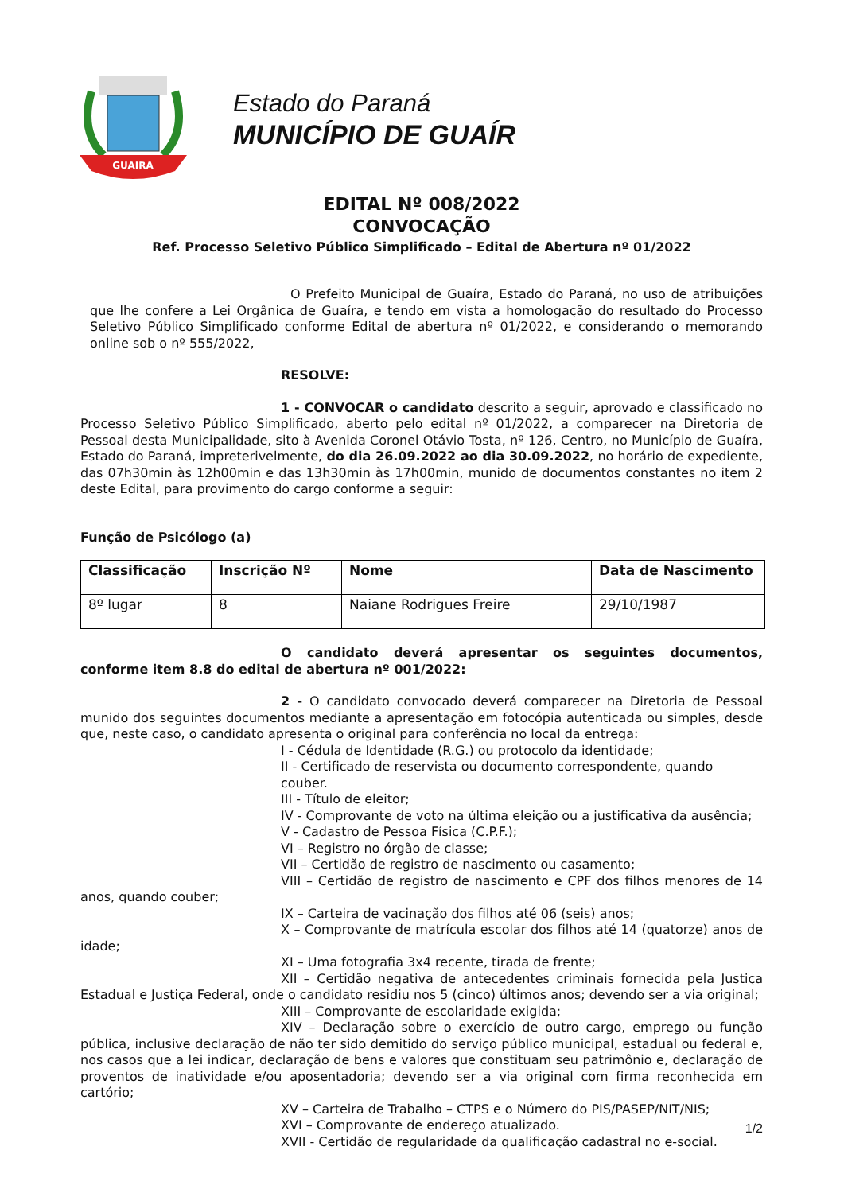GUAIRA
Estado do Paraná
MUNICÍPIO DE GUAÍR
EDITAL Nº 008/2022
CONVOCAÇÃO
Ref. Processo Seletivo Público Simplificado – Edital de Abertura nº 01/2022
O Prefeito Municipal de Guaíra, Estado do Paraná, no uso de atribuições que lhe confere a Lei Orgânica de Guaíra, e tendo em vista a homologação do resultado do Processo Seletivo Público Simplificado conforme Edital de abertura nº 01/2022, e considerando o memorando online sob o nº 555/2022,
RESOLVE:
1 - CONVOCAR o candidato descrito a seguir, aprovado e classificado no Processo Seletivo Público Simplificado, aberto pelo edital nº 01/2022, a comparecer na Diretoria de Pessoal desta Municipalidade, sito à Avenida Coronel Otávio Tosta, nº 126, Centro, no Município de Guaíra, Estado do Paraná, impreterivelmente, do dia 26.09.2022 ao dia 30.09.2022, no horário de expediente, das 07h30min às 12h00min e das 13h30min às 17h00min, munido de documentos constantes no item 2 deste Edital, para provimento do cargo conforme a seguir:
Função de Psicólogo (a)
| Classificação | Inscrição Nº | Nome | Data de Nascimento |
| --- | --- | --- | --- |
| 8º lugar | 8 | Naiane Rodrigues Freire | 29/10/1987 |
O candidato deverá apresentar os seguintes documentos, conforme item 8.8 do edital de abertura nº 001/2022:
2 - O candidato convocado deverá comparecer na Diretoria de Pessoal munido dos seguintes documentos mediante a apresentação em fotocópia autenticada ou simples, desde que, neste caso, o candidato apresenta o original para conferência no local da entrega:
I - Cédula de Identidade (R.G.) ou protocolo da identidade;
II - Certificado de reservista ou documento correspondente, quando couber.
III - Título de eleitor;
IV - Comprovante de voto na última eleição ou a justificativa da ausência;
V - Cadastro de Pessoa Física (C.P.F.);
VI – Registro no órgão de classe;
VII – Certidão de registro de nascimento ou casamento;
VIII – Certidão de registro de nascimento e CPF dos filhos menores de 14 anos, quando couber;
IX – Carteira de vacinação dos filhos até 06 (seis) anos;
X – Comprovante de matrícula escolar dos filhos até 14 (quatorze) anos de idade;
XI – Uma fotografia 3x4 recente, tirada de frente;
XII – Certidão negativa de antecedentes criminais fornecida pela Justiça Estadual e Justiça Federal, onde o candidato residiu nos 5 (cinco) últimos anos; devendo ser a via original;
XIII – Comprovante de escolaridade exigida;
XIV – Declaração sobre o exercício de outro cargo, emprego ou função pública, inclusive declaração de não ter sido demitido do serviço público municipal, estadual ou federal e, nos casos que a lei indicar, declaração de bens e valores que constituam seu patrimônio e, declaração de proventos de inatividade e/ou aposentadoria; devendo ser a via original com firma reconhecida em cartório;
XV – Carteira de Trabalho – CTPS e o Número do PIS/PASEP/NIT/NIS;
XVI – Comprovante de endereço atualizado.
XVII - Certidão de regularidade da qualificação cadastral no e-social.
1/2